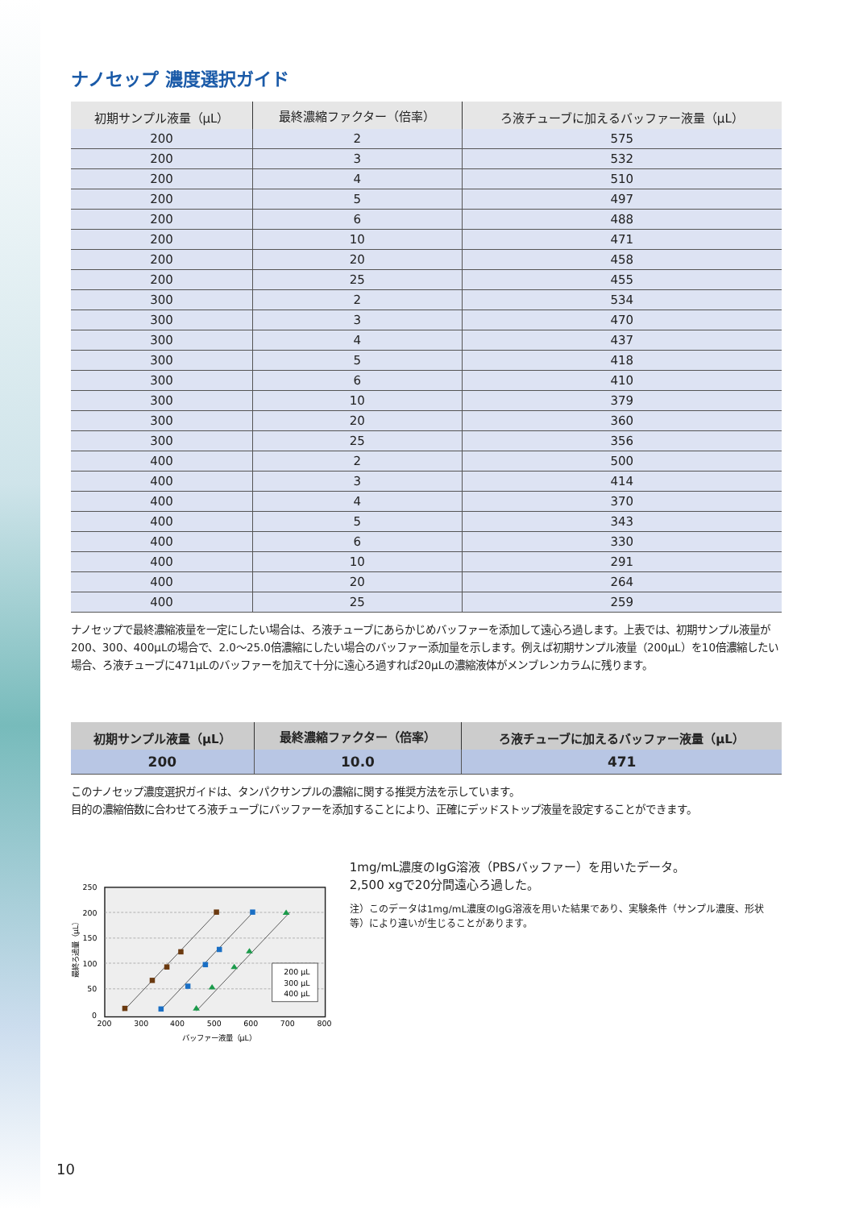ナノセップ 濃度選択ガイド
| 初期サンプル液量（μL） | 最終濃縮ファクター（倍率） | ろ液チューブに加えるバッファー液量（μL） |
| --- | --- | --- |
| 200 | 2 | 575 |
| 200 | 3 | 532 |
| 200 | 4 | 510 |
| 200 | 5 | 497 |
| 200 | 6 | 488 |
| 200 | 10 | 471 |
| 200 | 20 | 458 |
| 200 | 25 | 455 |
| 300 | 2 | 534 |
| 300 | 3 | 470 |
| 300 | 4 | 437 |
| 300 | 5 | 418 |
| 300 | 6 | 410 |
| 300 | 10 | 379 |
| 300 | 20 | 360 |
| 300 | 25 | 356 |
| 400 | 2 | 500 |
| 400 | 3 | 414 |
| 400 | 4 | 370 |
| 400 | 5 | 343 |
| 400 | 6 | 330 |
| 400 | 10 | 291 |
| 400 | 20 | 264 |
| 400 | 25 | 259 |
ナノセップで最終濃縮液量を一定にしたい場合は、ろ液チューブにあらかじめバッファーを添加して遠心ろ過します。上表では、初期サンプル液量が200、300、400μLの場合で、2.0～25.0倍濃縮にしたい場合のバッファー添加量を示します。例えば初期サンプル液量（200μL）を10倍濃縮したい場合、ろ液チューブに471μLのバッファーを加えて十分に遠心ろ過すれば20μLの濃縮液体がメンブレンカラムに残ります。
| 初期サンプル液量（μL） | 最終濃縮ファクター（倍率） | ろ液チューブに加えるバッファー液量（μL） |
| --- | --- | --- |
| 200 | 10.0 | 471 |
このナノセップ濃度選択ガイドは、タンパクサンプルの濃縮に関する推奨方法を示しています。
目的の濃縮倍数に合わせてろ液チューブにバッファーを添加することにより、正確にデッドストップ液量を設定することができます。
250
200
150
100
50
0
200
300
400
500
600
700
800
バッファー液量（μL）
最終ろ過量（μL）
200 μL
300 μL
400 μL
1mg/mL濃度のIgG溶液（PBSバッファー）を用いたデータ。
2,500 xgで20分間遠心ろ過した。
注）このデータは1mg/mL濃度のIgG溶液を用いた結果であり、実験条件（サンプル濃度、形状等）により違いが生じることがあります。
10